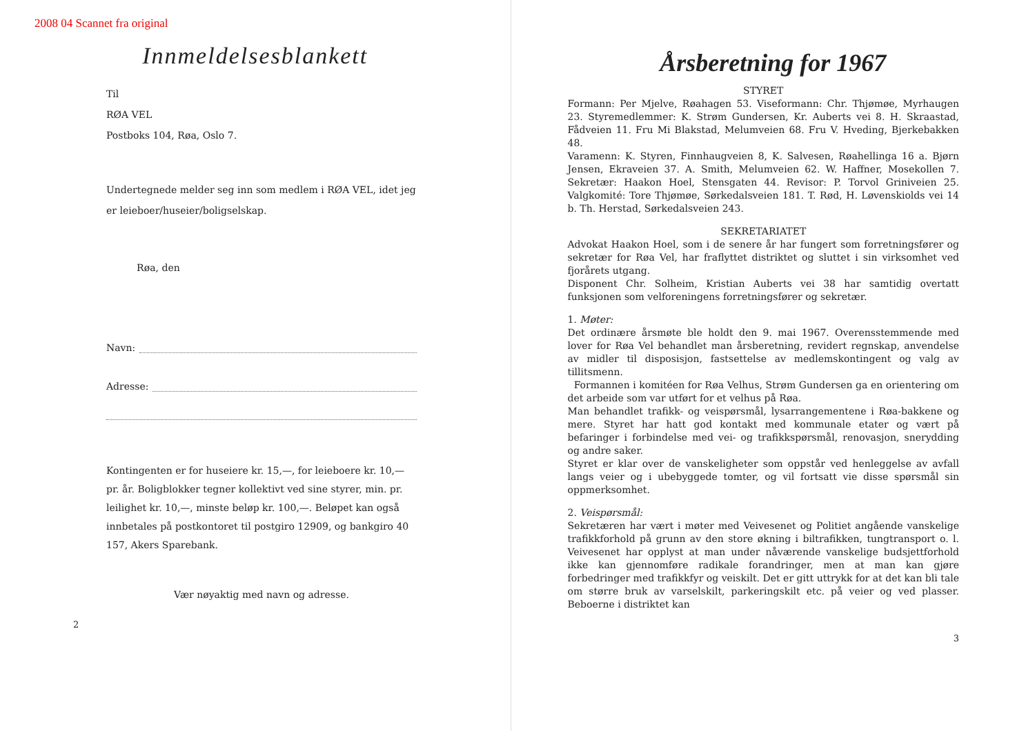2008 04 Scannet fra original
Innmeldelsesblankett
Til
RØA VEL
Postboks 104, Røa, Oslo 7.
Undertegnede melder seg inn som medlem i RØA VEL, idet jeg er leieboer/huseier/boligselskap.
Røa, den
Navn:
Adresse:
Kontingenten er for huseiere kr. 15,—, for leieboere kr. 10,— pr. år. Boligblokker tegner kollektivt ved sine styrer, min. pr. leilighet kr. 10,—, minste beløp kr. 100,—. Beløpet kan også innbetales på postkontoret til postgiro 12909, og bankgiro 40 157, Akers Sparebank.
Vær nøyaktig med navn og adresse.
2
Årsberetning for 1967
STYRET
Formann: Per Mjelve, Røahagen 53. Viseformann: Chr. Thjømøe, Myrhaugen 23. Styremedlemmer: K. Strøm Gundersen, Kr. Auberts vei 8. H. Skraastad, Fådveien 11. Fru Mi Blakstad, Melumveien 68. Fru V. Hveding, Bjerkebakken 48.
Varamenn: K. Styren, Finnhaugveien 8, K. Salvesen, Røahellinga 16 a. Bjørn Jensen, Ekraveien 37. A. Smith, Melumveien 62. W. Haffner, Mosekollen 7. Sekretær: Haakon Hoel, Stensgaten 44. Revisor: P. Torvol Griniveien 25. Valgkomité: Tore Thjømøe, Sørkedalsveien 181. T. Rød, H. Løvenskiolds vei 14 b. Th. Herstad, Sørkedalsveien 243.
SEKRETARIATET
Advokat Haakon Hoel, som i de senere år har fungert som forretningsfører og sekretær for Røa Vel, har fraflyttet distriktet og sluttet i sin virksomhet ved fjorårets utgang.
Disponent Chr. Solheim, Kristian Auberts vei 38 har samtidig overtatt funksjonen som velforeningens forretningsfører og sekretær.
1. Møter:
Det ordinære årsmøte ble holdt den 9. mai 1967. Overensstemmende med lover for Røa Vel behandlet man årsberetning, revidert regnskap, anvendelse av midler til disposisjon, fastsettelse av medlemskontingent og valg av tillitsmenn.
Formannen i komitéen for Røa Velhus, Strøm Gundersen ga en orientering om det arbeide som var utført for et velhus på Røa.
Man behandlet trafikk- og veispørsmål, lysarrangementene i Røa-bakkene og mere. Styret har hatt god kontakt med kommunale etater og vært på befaringer i forbindelse med vei- og trafikkspørsmål, renovasjon, snerydding og andre saker.
Styret er klar over de vanskeligheter som oppstår ved henleggelse av avfall langs veier og i ubebyggede tomter, og vil fortsatt vie disse spørsmål sin oppmerksomhet.
2. Veispørsmål:
Sekretæren har vært i møter med Veivesenet og Politiet angående vanskelige trafikkforhold på grunn av den store økning i biltrafikken, tungtransport o. l. Veivesenet har opplyst at man under nåværende vanskelige budsjettforhold ikke kan gjennomføre radikale forandringer, men at man kan gjøre forbedringer med trafikkfyr og veiskilt. Det er gitt uttrykk for at det kan bli tale om større bruk av varselskilt, parkeringskilt etc. på veier og ved plasser. Beboerne i distriktet kan
3